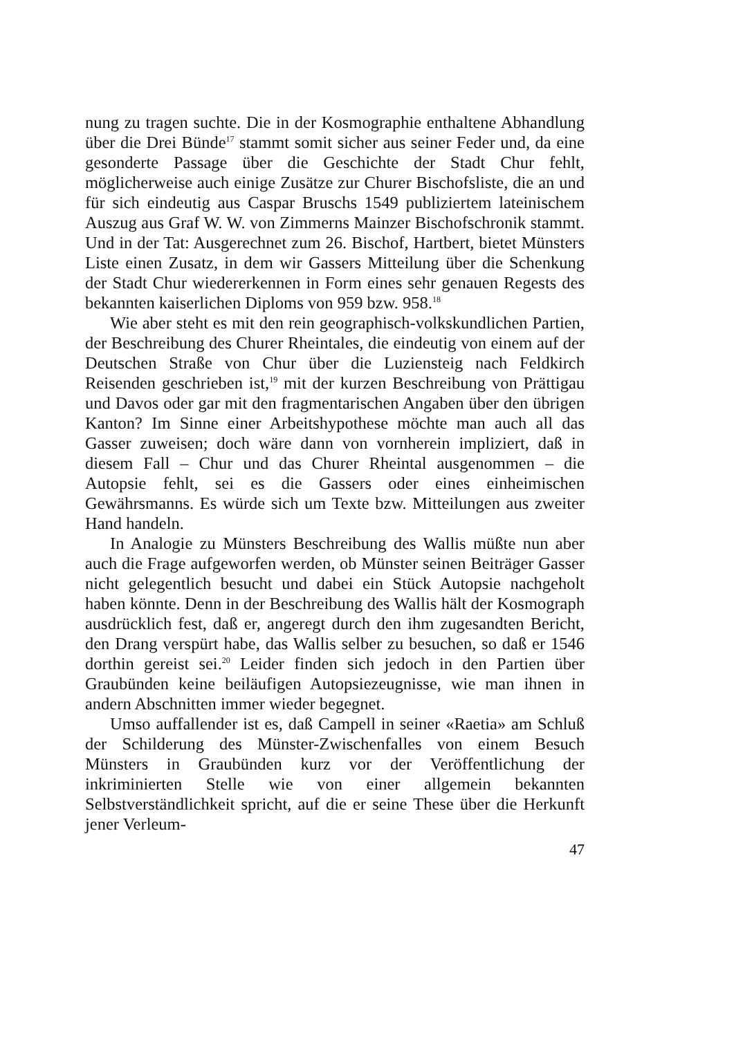nung zu tragen suchte. Die in der Kosmographie enthaltene Abhandlung über die Drei Bünde<sup>17</sup> stammt somit sicher aus seiner Feder und, da eine gesonderte Passage über die Geschichte der Stadt Chur fehlt, möglicherweise auch einige Zusätze zur Churer Bischofsliste, die an und für sich eindeutig aus Caspar Bruschs 1549 publiziertem lateinischem Auszug aus Graf W. W. von Zimmerns Mainzer Bischofschronik stammt. Und in der Tat: Ausgerechnet zum 26. Bischof, Hartbert, bietet Münsters Liste einen Zusatz, in dem wir Gassers Mitteilung über die Schenkung der Stadt Chur wiedererkennen in Form eines sehr genauen Regests des bekannten kaiserlichen Diploms von 959 bzw. 958.<sup>18</sup>
Wie aber steht es mit den rein geographisch-volkskundlichen Partien, der Beschreibung des Churer Rheintales, die eindeutig von einem auf der Deutschen Straße von Chur über die Luziensteig nach Feldkirch Reisenden geschrieben ist,<sup>19</sup> mit der kurzen Beschreibung von Prättigau und Davos oder gar mit den fragmentarischen Angaben über den übrigen Kanton? Im Sinne einer Arbeitshypothese möchte man auch all das Gasser zuweisen; doch wäre dann von vornherein impliziert, daß in diesem Fall – Chur und das Churer Rheintal ausgenommen – die Autopsie fehlt, sei es die Gassers oder eines einheimischen Gewährsmanns. Es würde sich um Texte bzw. Mitteilungen aus zweiter Hand handeln.
In Analogie zu Münsters Beschreibung des Wallis müßte nun aber auch die Frage aufgeworfen werden, ob Münster seinen Beiträger Gasser nicht gelegentlich besucht und dabei ein Stück Autopsie nachgeholt haben könnte. Denn in der Beschreibung des Wallis hält der Kosmograph ausdrücklich fest, daß er, angeregt durch den ihm zugesandten Bericht, den Drang verspürt habe, das Wallis selber zu besuchen, so daß er 1546 dorthin gereist sei.<sup>20</sup> Leider finden sich jedoch in den Partien über Graubünden keine beiläufigen Autopsiezeugnisse, wie man ihnen in andern Abschnitten immer wieder begegnet.
Umso auffallender ist es, daß Campell in seiner «Raetia» am Schluß der Schilderung des Münster-Zwischenfalles von einem Besuch Münsters in Graubünden kurz vor der Veröffentlichung der inkriminierten Stelle wie von einer allgemein bekannten Selbstverständlichkeit spricht, auf die er seine These über die Herkunft jener Verleum-
47